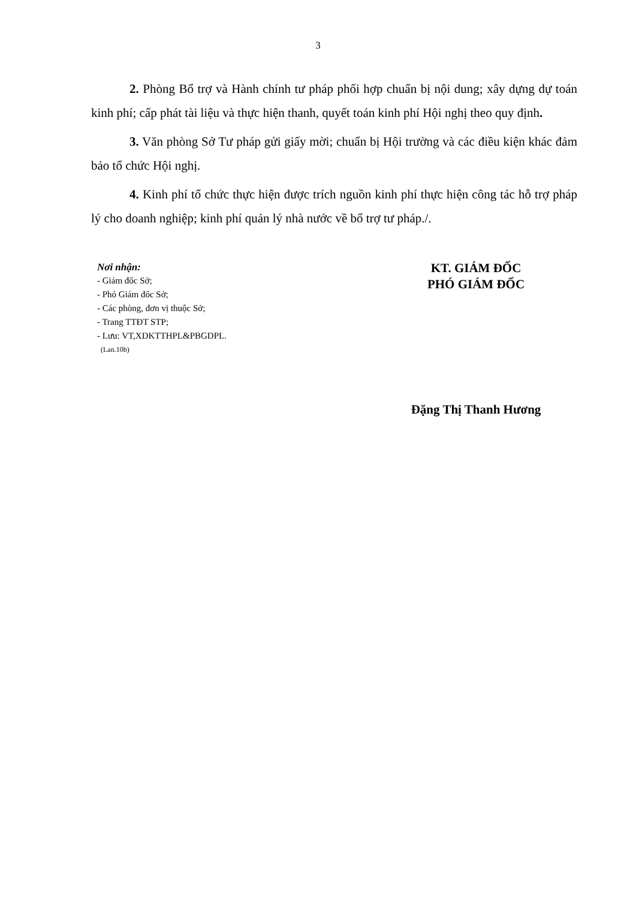3
2. Phòng Bổ trợ và Hành chính tư pháp phối hợp chuẩn bị nội dung; xây dựng dự toán kinh phí; cấp phát tài liệu và thực hiện thanh, quyết toán kinh phí Hội nghị theo quy định.
3. Văn phòng Sở Tư pháp gửi giấy mời; chuẩn bị Hội trường và các điều kiện khác đảm bảo tổ chức Hội nghị.
4. Kinh phí tổ chức thực hiện được trích nguồn kinh phí thực hiện công tác hỗ trợ pháp lý cho doanh nghiệp; kinh phí quản lý nhà nước về bổ trợ tư pháp./.
Nơi nhận:
- Giám đốc Sở;
- Phó Giám đốc Sở;
- Các phòng, đơn vị thuộc Sở;
- Trang TTĐT STP;
- Lưu: VT,XDKTTHPL&PBGDPL.
(Lan.10b)
KT. GIÁM ĐỐC
PHÓ GIÁM ĐỐC
Đặng Thị Thanh Hương